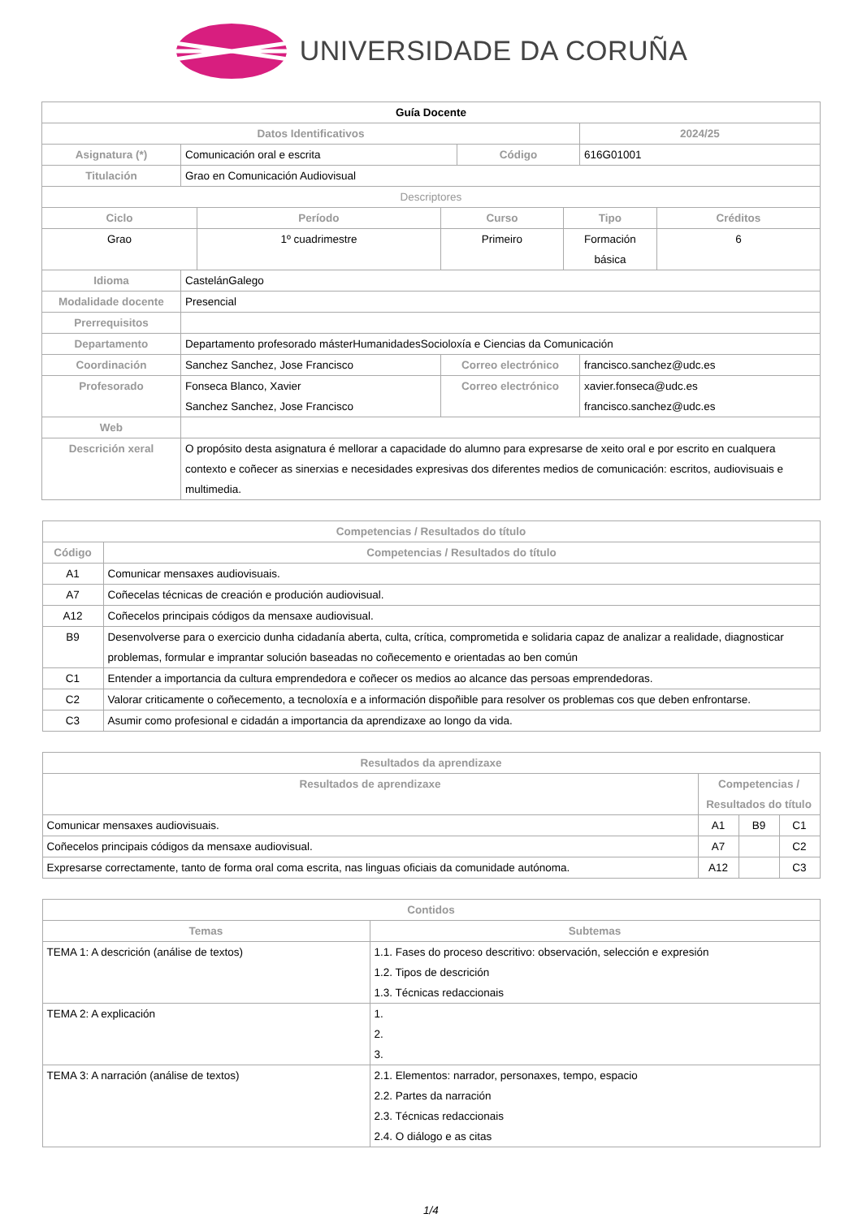UNIVERSIDADE DA CORUÑA
| Guía Docente | | | | | | | |
| --- | --- | --- | --- | --- | --- | --- | --- |
| Datos Identificativos | | | | | | 2024/25 | |
| Asignatura (*) | Comunicación oral e escrita | | | Código | | 616G01001 | |
| Titulación | Grao en Comunicación Audiovisual | | | | | | |
| Descriptores | | | | | | | |
| Ciclo | | Período | Curso | | Tipo | | Créditos |
| Grao | | 1º cuadrimestre | Primeiro | | Formación básica | | 6 |
| Idioma | CastelánGalego | | | | | | |
| Modalidade docente | Presencial | | | | | | |
| Prerrequisitos | | | | | | | |
| Departamento | Departamento profesorado másterHumanidadesSocioloxía e Ciencias da Comunicación | | | | | | |
| Coordinación | Sanchez Sanchez, Jose Francisco | | Correo electrónico | | | francisco.sanchez@udc.es | |
| Profesorado | Fonseca Blanco, Xavier Sanchez Sanchez, Jose Francisco | | Correo electrónico | | | xavier.fonseca@udc.es francisco.sanchez@udc.es | |
| Web | | | | | | | |
| Descrición xeral | O propósito desta asignatura é mellorar a capacidade do alumno para expresarse de xeito oral e por escrito en cualquera contexto e coñecer as sinerxias e necesidades expresivas dos diferentes medios de comunicación: escritos, audiovisuais e multimedia. | | | | | | |
| Competencias / Resultados do título | |
| --- | --- |
| Código | Competencias / Resultados do título |
| A1 | Comunicar mensaxes audiovisuais. |
| A7 | Coñecelas técnicas de creación e produción audiovisual. |
| A12 | Coñecelos principais códigos da mensaxe audiovisual. |
| B9 | Desenvolverse para o exercicio dunha cidadanía aberta, culta, crítica, comprometida e solidaria capaz de analizar a realidade, diagnosticar problemas, formular e imprantar solución baseadas no coñecemento e orientadas ao ben común |
| C1 | Entender a importancia da cultura emprendedora e coñecer os medios ao alcance das persoas emprendedoras. |
| C2 | Valorar criticamente o coñecemento, a tecnoloxía e a información dispoñible para resolver os problemas cos que deben enfrontarse. |
| C3 | Asumir como profesional e cidadán a importancia da aprendizaxe ao longo da vida. |
| Resultados da aprendizaxe | | | |
| --- | --- | --- | --- |
| Resultados de aprendizaxe | Competencias / Resultados do título | | |
| Comunicar mensaxes audiovisuais. | A1 | B9 | C1 |
| Coñecelos principais códigos da mensaxe audiovisual. | A7 | | C2 |
| Expresarse correctamente, tanto de forma oral coma escrita, nas linguas oficiais da comunidade autónoma. | A12 | | C3 |
| Contidos | |
| --- | --- |
| Temas | Subtemas |
| TEMA 1: A descrición (análise de textos) | 1.1. Fases do proceso descritivo: observación, selección e expresión 1.2. Tipos de descrición 1.3. Técnicas redaccionais |
| TEMA 2: A explicación | 1. 2. 3. |
| TEMA 3: A narración (análise de textos) | 2.1. Elementos: narrador, personaxes, tempo, espacio 2.2. Partes da narración 2.3. Técnicas redaccionais 2.4. O diálogo e as citas |
1/4